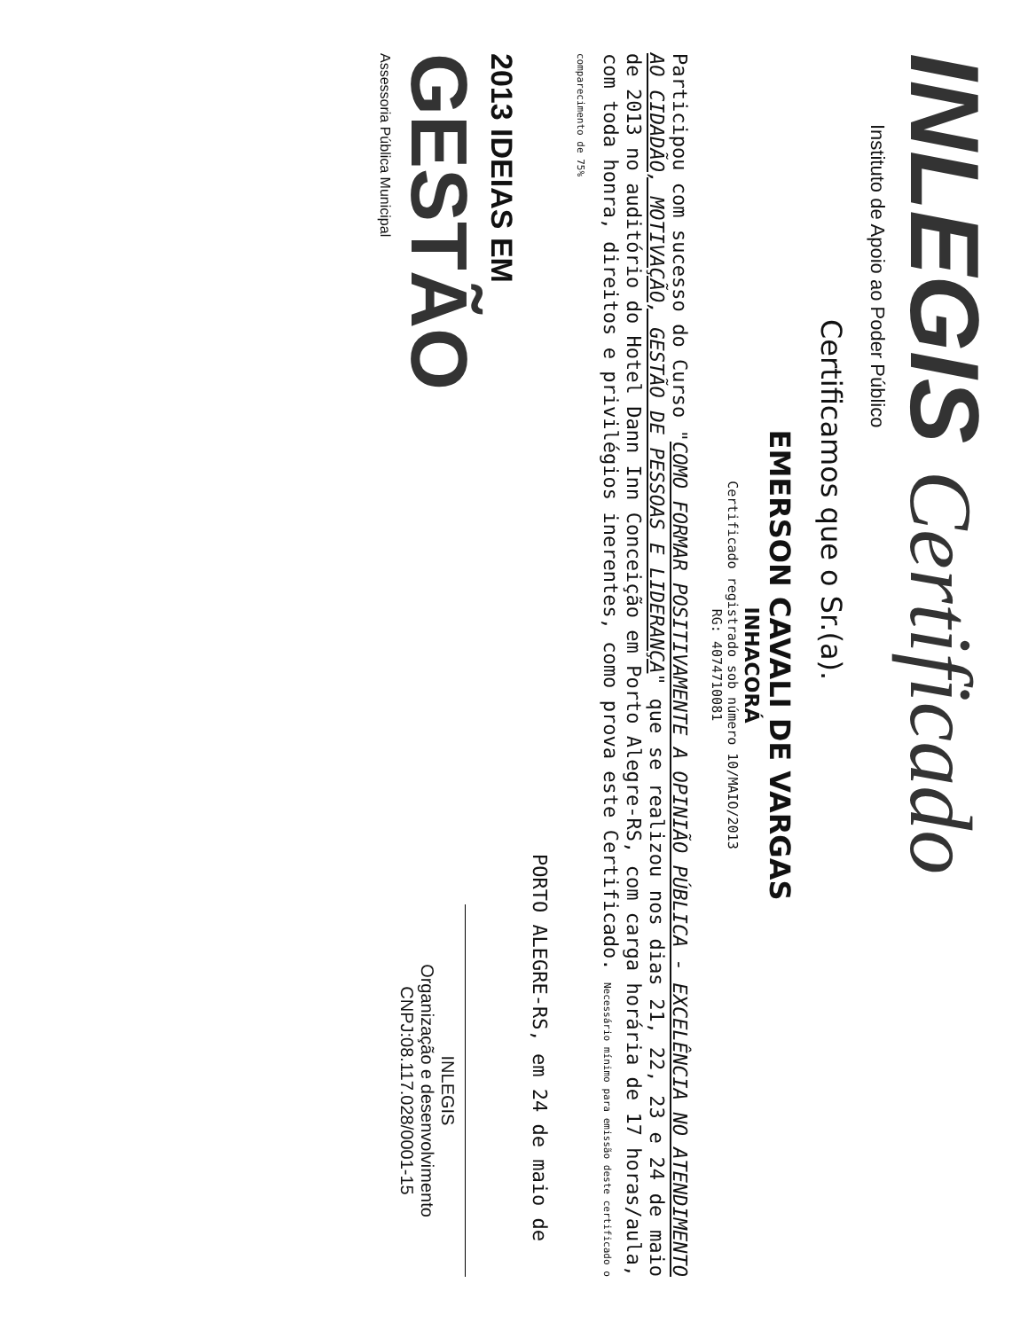INLEGIS Certificado
Instituto de Apoio ao Poder Público
Certificamos que o Sr.(a).
EMERSON CAVALI DE VARGAS
INHACORÁ
Certificado registrado sob número 10/MAIO/2013
RG: 4074710081
Participou com sucesso do Curso "COMO FORMAR POSITIVAMENTE A OPINIÃO PÚBLICA - EXCELÊNCIA NO ATENDIMENTO AO CIDADÃO, MOTIVAÇÃO, GESTÃO DE PESSOAS E LIDERANÇA" que se realizou nos dias 21, 22, 23 e 24 de maio de 2013 no auditório do Hotel Dann Inn Conceição em Porto Alegre-RS, com carga horária de 17 horas/aula, com toda honra, direitos e privilégios inerentes, como prova este Certificado. Necessário mínimo para emissão deste certificado o comparecimento de 75%
PORTO ALEGRE-RS, em 24 de maio de
2013 IDEIAS EM
GESTÃO
Assessoria Pública Municipal
INLEGIS
Organização e desenvolvimento
CNPJ:08.117.028/0001-15